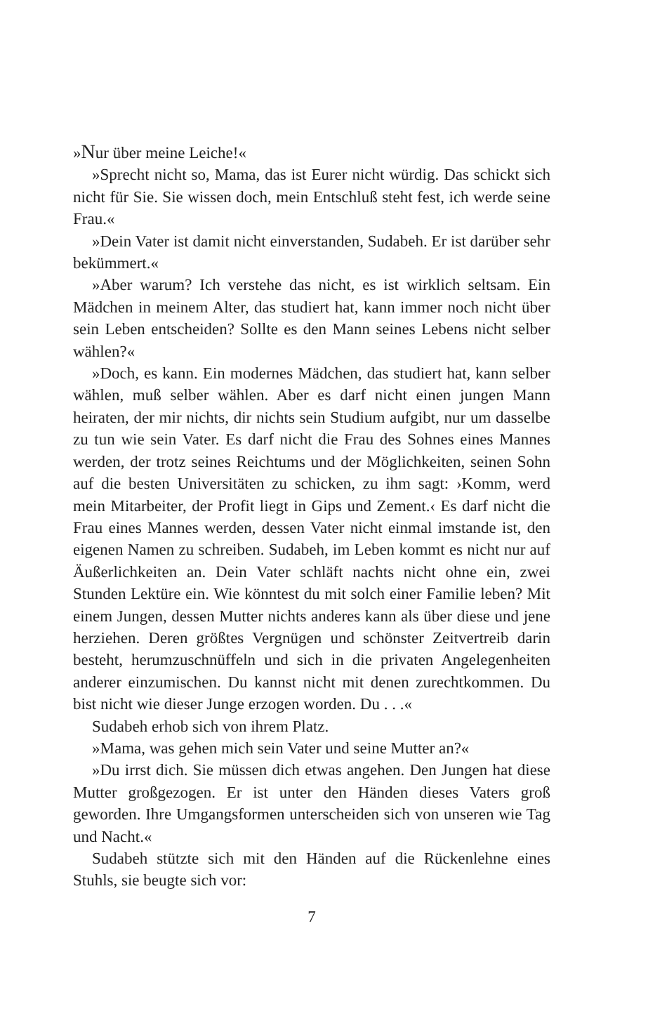»Nur über meine Leiche!«
»Sprecht nicht so, Mama, das ist Eurer nicht würdig. Das schickt sich nicht für Sie. Sie wissen doch, mein Entschluß steht fest, ich werde seine Frau.«
»Dein Vater ist damit nicht einverstanden, Sudabeh. Er ist darüber sehr bekümmert.«
»Aber warum? Ich verstehe das nicht, es ist wirklich seltsam. Ein Mädchen in meinem Alter, das studiert hat, kann immer noch nicht über sein Leben entscheiden? Sollte es den Mann seines Lebens nicht selber wählen?«
»Doch, es kann. Ein modernes Mädchen, das studiert hat, kann selber wählen, muß selber wählen. Aber es darf nicht einen jungen Mann heiraten, der mir nichts, dir nichts sein Studium aufgibt, nur um dasselbe zu tun wie sein Vater. Es darf nicht die Frau des Sohnes eines Mannes werden, der trotz seines Reichtums und der Möglichkeiten, seinen Sohn auf die besten Universitäten zu schicken, zu ihm sagt: ›Komm, werd mein Mitarbeiter, der Profit liegt in Gips und Zement.‹ Es darf nicht die Frau eines Mannes werden, dessen Vater nicht einmal imstande ist, den eigenen Namen zu schreiben. Sudabeh, im Leben kommt es nicht nur auf Äußerlichkeiten an. Dein Vater schläft nachts nicht ohne ein, zwei Stunden Lektüre ein. Wie könntest du mit solch einer Familie leben? Mit einem Jungen, dessen Mutter nichts anderes kann als über diese und jene herziehen. Deren größtes Vergnügen und schönster Zeitvertreib darin besteht, herumzuschnüffeln und sich in die privaten Angelegenheiten anderer einzumischen. Du kannst nicht mit denen zurechtkommen. Du bist nicht wie dieser Junge erzogen worden. Du . . .«
Sudabeh erhob sich von ihrem Platz.
»Mama, was gehen mich sein Vater und seine Mutter an?«
»Du irrst dich. Sie müssen dich etwas angehen. Den Jungen hat diese Mutter großgezogen. Er ist unter den Händen dieses Vaters groß geworden. Ihre Umgangsformen unterscheiden sich von unseren wie Tag und Nacht.«
Sudabeh stützte sich mit den Händen auf die Rückenlehne eines Stuhls, sie beugte sich vor:
7